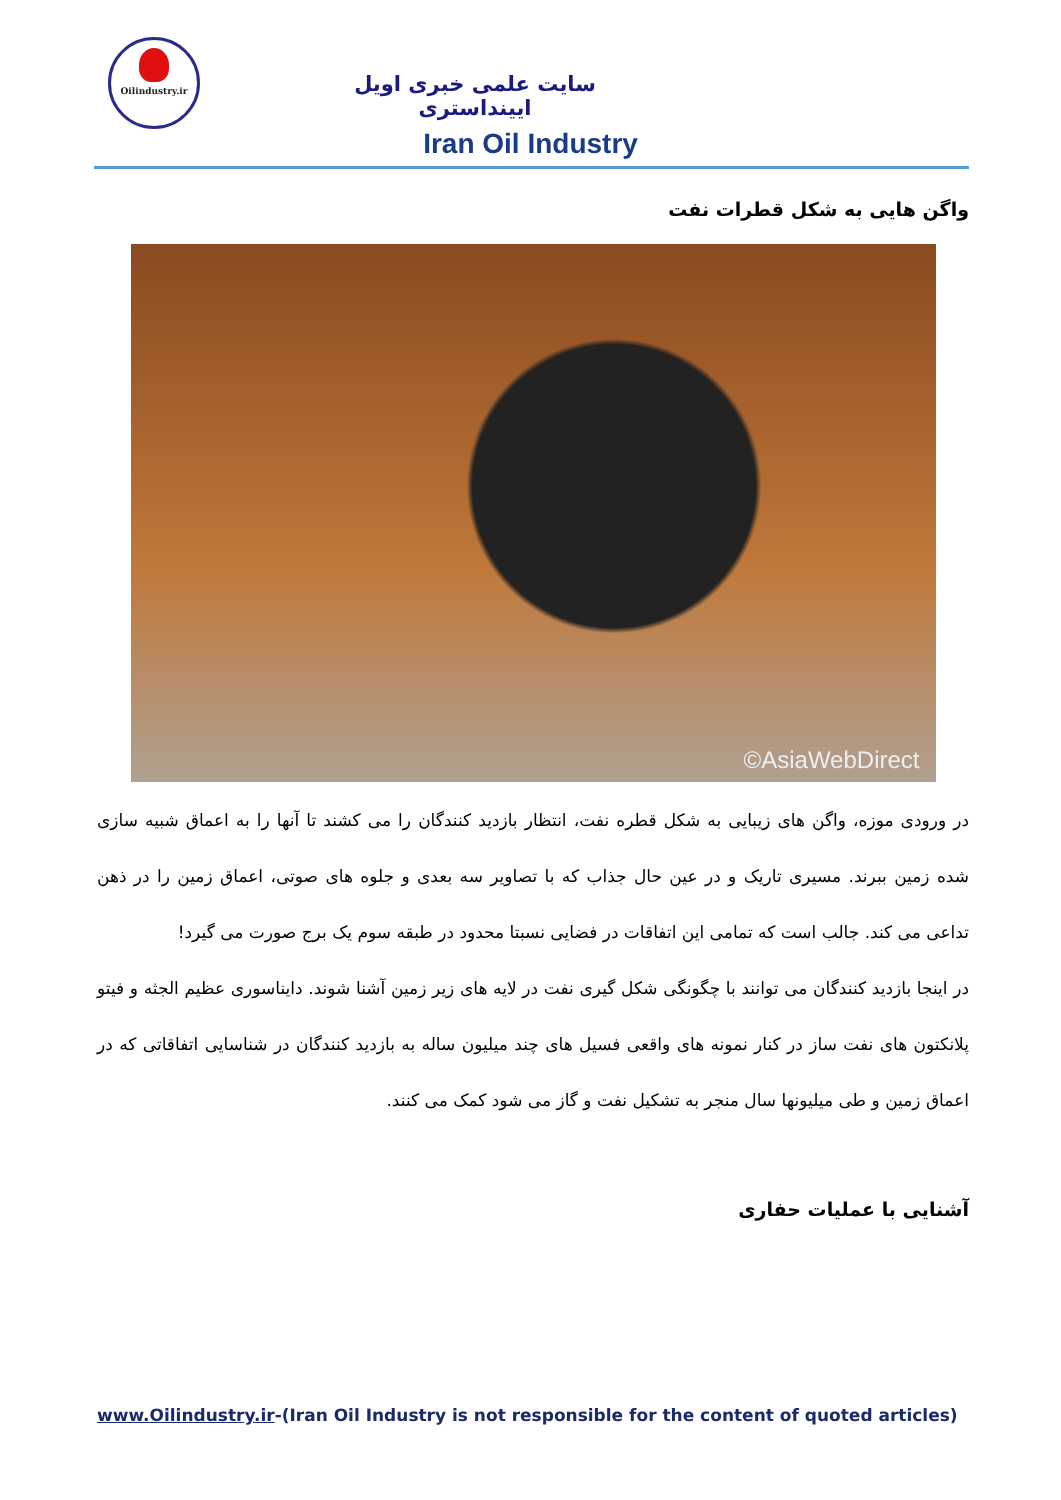Oilindustry.ir
سایت علمی خبری اویل ایینداستری
Iran Oil Industry
واگن هایی به شکل قطرات نفت
©AsiaWebDirect
در ورودی موزه، واگن های زیبایی به شکل قطره نفت، انتظار بازدید کنندگان را می کشند تا آنها را به اعماق شبیه سازی شده زمین ببرند. مسیری تاریک و در عین حال جذاب که با تصاویر سه بعدی و جلوه های صوتی، اعماق زمین را در ذهن تداعی می کند. جالب است که تمامی این اتفاقات در فضایی نسبتا محدود در طبقه سوم یک برج صورت می گیرد!
در اینجا بازدید کنندگان می توانند با چگونگی شکل گیری نفت در لایه های زیر زمین آشنا شوند. دایناسوری عظیم الجثه و فیتو پلانکتون های نفت ساز در کنار نمونه های واقعی فسیل های چند میلیون ساله به بازدید کنندگان در شناسایی اتفاقاتی که در اعماق زمین و طی میلیونها سال منجر به تشکیل نفت و گاز می شود کمک می کنند.
آشنایی با عملیات حفاری
www.Oilindustry.ir-(Iran Oil Industry is not responsible for the content of quoted articles)